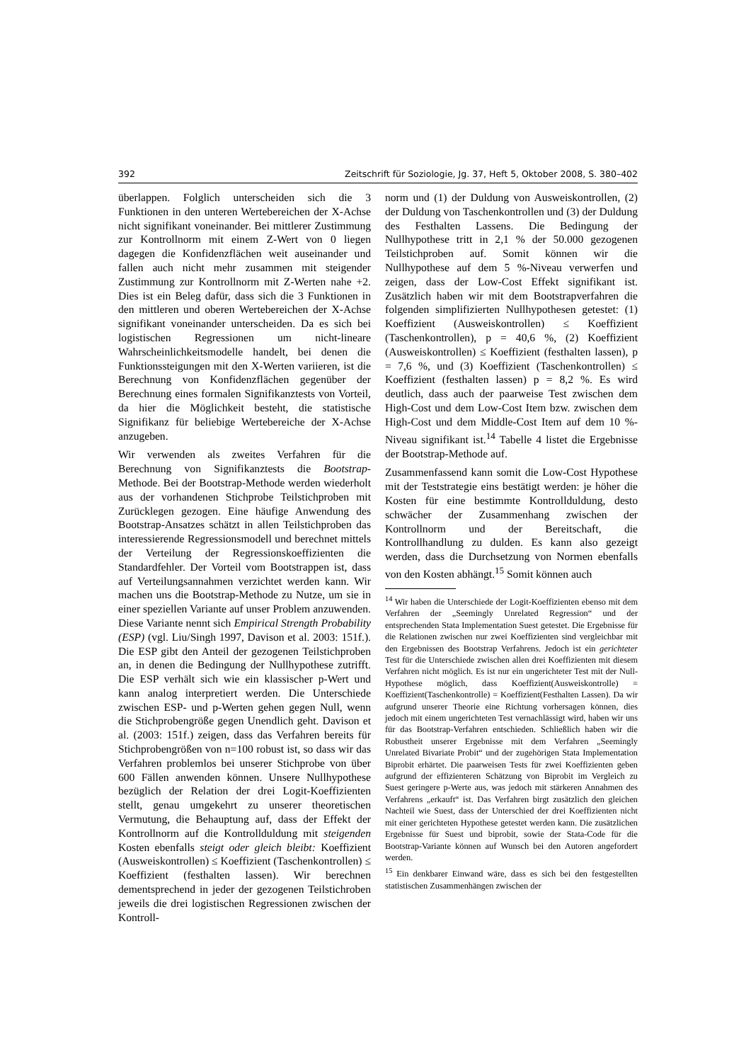392 Zeitschrift für Soziologie, Jg. 37, Heft 5, Oktober 2008, S. 380–402
überlappen. Folglich unterscheiden sich die 3 Funktionen in den unteren Wertebereichen der X-Achse nicht signifikant voneinander. Bei mittlerer Zustimmung zur Kontrollnorm mit einem Z-Wert von 0 liegen dagegen die Konfidenzflächen weit auseinander und fallen auch nicht mehr zusammen mit steigender Zustimmung zur Kontrollnorm mit Z-Werten nahe +2. Dies ist ein Beleg dafür, dass sich die 3 Funktionen in den mittleren und oberen Wertebereichen der X-Achse signifikant voneinander unterscheiden. Da es sich bei logistischen Regressionen um nicht-lineare Wahrscheinlichkeitsmodelle handelt, bei denen die Funktionssteigungen mit den X-Werten variieren, ist die Berechnung von Konfidenzflächen gegenüber der Berechnung eines formalen Signifikanztests von Vorteil, da hier die Möglichkeit besteht, die statistische Signifikanz für beliebige Wertebereiche der X-Achse anzugeben.
Wir verwenden als zweites Verfahren für die Berechnung von Signifikanztests die Bootstrap-Methode. Bei der Bootstrap-Methode werden wiederholt aus der vorhandenen Stichprobe Teilstichproben mit Zurücklegen gezogen. Eine häufige Anwendung des Bootstrap-Ansatzes schätzt in allen Teilstichproben das interessierende Regressionsmodell und berechnet mittels der Verteilung der Regressionskoeffizienten die Standardfehler. Der Vorteil vom Bootstrappen ist, dass auf Verteilungsannahmen verzichtet werden kann. Wir machen uns die Bootstrap-Methode zu Nutze, um sie in einer speziellen Variante auf unser Problem anzuwenden. Diese Variante nennt sich Empirical Strength Probability (ESP) (vgl. Liu/Singh 1997, Davison et al. 2003: 151f.). Die ESP gibt den Anteil der gezogenen Teilstichproben an, in denen die Bedingung der Nullhypothese zutrifft. Die ESP verhält sich wie ein klassischer p-Wert und kann analog interpretiert werden. Die Unterschiede zwischen ESP- und p-Werten gehen gegen Null, wenn die Stichprobengröße gegen Unendlich geht. Davison et al. (2003: 151f.) zeigen, dass das Verfahren bereits für Stichprobengrößen von n=100 robust ist, so dass wir das Verfahren problemlos bei unserer Stichprobe von über 600 Fällen anwenden können. Unsere Nullhypothese bezüglich der Relation der drei Logit-Koeffizienten stellt, genau umgekehrt zu unserer theoretischen Vermutung, die Behauptung auf, dass der Effekt der Kontrollnorm auf die Kontrollduldung mit steigenden Kosten ebenfalls steigt oder gleich bleibt: Koeffizient (Ausweiskontrollen) ≤ Koeffizient (Taschenkontrollen) ≤ Koeffizient (festhalten lassen). Wir berechnen dementsprechend in jeder der gezogenen Teilstichroben jeweils die drei logistischen Regressionen zwischen der Kontroll-
norm und (1) der Duldung von Ausweiskontrollen, (2) der Duldung von Taschenkontrollen und (3) der Duldung des Festhalten Lassens. Die Bedingung der Nullhypothese tritt in 2,1 % der 50.000 gezogenen Teilstichproben auf. Somit können wir die Nullhypothese auf dem 5 %-Niveau verwerfen und zeigen, dass der Low-Cost Effekt signifikant ist. Zusätzlich haben wir mit dem Bootstrapverfahren die folgenden simplifizierten Nullhypothesen getestet: (1) Koeffizient (Ausweiskontrollen) ≤ Koeffizient (Taschenkontrollen), p = 40,6 %, (2) Koeffizient (Ausweiskontrollen) ≤ Koeffizient (festhalten lassen), p = 7,6 %, und (3) Koeffizient (Taschenkontrollen) ≤ Koeffizient (festhalten lassen) p = 8,2 %. Es wird deutlich, dass auch der paarweise Test zwischen dem High-Cost und dem Low-Cost Item bzw. zwischen dem High-Cost und dem Middle-Cost Item auf dem 10 %-Niveau signifikant ist.<sup>14</sup> Tabelle 4 listet die Ergebnisse der Bootstrap-Methode auf.
Zusammenfassend kann somit die Low-Cost Hypothese mit der Teststrategie eins bestätigt werden: je höher die Kosten für eine bestimmte Kontrollduldung, desto schwächer der Zusammenhang zwischen der Kontrollnorm und der Bereitschaft, die Kontrollhandlung zu dulden. Es kann also gezeigt werden, dass die Durchsetzung von Normen ebenfalls von den Kosten abhängt.<sup>15</sup> Somit können auch
<sup>14</sup> Wir haben die Unterschiede der Logit-Koeffizienten ebenso mit dem Verfahren der „Seemingly Unrelated Regression“ und der entsprechenden Stata Implementation Suest getestet. Die Ergebnisse für die Relationen zwischen nur zwei Koeffizienten sind vergleichbar mit den Ergebnissen des Bootstrap Verfahrens. Jedoch ist ein gerichteter Test für die Unterschiede zwischen allen drei Koeffizienten mit diesem Verfahren nicht möglich. Es ist nur ein ungerichteter Test mit der Null-Hypothese möglich, dass Koeffizient(Ausweiskontrolle) = Koeffizient(Taschenkontrolle) = Koeffizient(Festhalten Lassen). Da wir aufgrund unserer Theorie eine Richtung vorhersagen können, dies jedoch mit einem ungerichteten Test vernachlässigt wird, haben wir uns für das Bootstrap-Verfahren entschieden. Schließlich haben wir die Robustheit unserer Ergebnisse mit dem Verfahren „Seemingly Unrelated Bivariate Probit“ und der zugehörigen Stata Implementation Biprobit erhärtet. Die paarweisen Tests für zwei Koeffizienten geben aufgrund der effizienteren Schätzung von Biprobit im Vergleich zu Suest geringere p-Werte aus, was jedoch mit stärkeren Annahmen des Verfahrens „erkauft“ ist. Das Verfahren birgt zusätzlich den gleichen Nachteil wie Suest, dass der Unterschied der drei Koeffizienten nicht mit einer gerichteten Hypothese getestet werden kann. Die zusätzlichen Ergebnisse für Suest und biprobit, sowie der Stata-Code für die Bootstrap-Variante können auf Wunsch bei den Autoren angefordert werden.
<sup>15</sup> Ein denkbarer Einwand wäre, dass es sich bei den festgestellten statistischen Zusammenhängen zwischen der